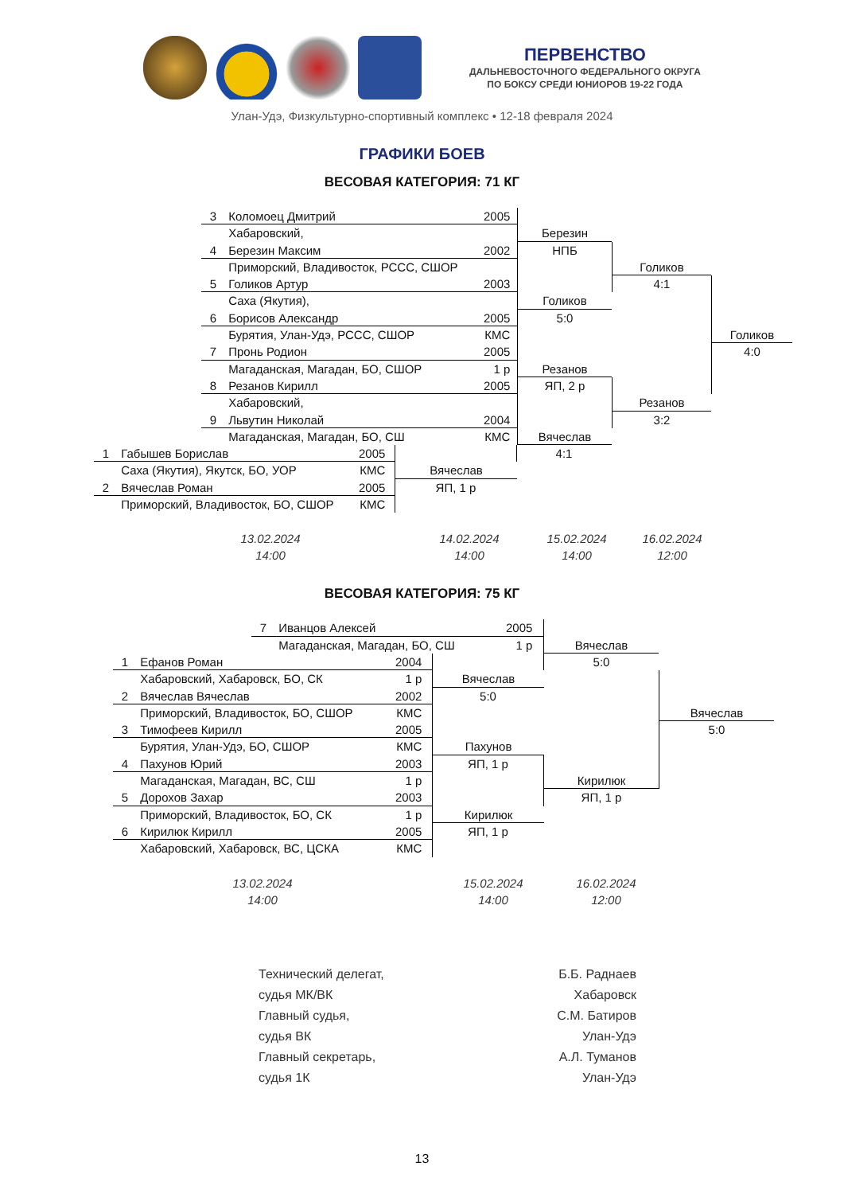ПЕРВЕНСТВО
ДАЛЬНЕВОСТОЧНОГО ФЕДЕРАЛЬНОГО ОКРУГА
ПО БОКСУ СРЕДИ ЮНИОРОВ 19-22 ГОДА
Улан-Удэ, Физкультурно-спортивный комплекс • 12-18 февраля 2024
ГРАФИКИ БОЕВ
ВЕСОВАЯ КАТЕГОРИЯ: 71 КГ
3 Коломоец Дмитрий 2005
Хабаровский, Березин
4 Березин Максим 2002 НПБ
Приморский, Владивосток, РССС, СШОР Голиков
5 Голиков Артур 2003 4:1
Саха (Якутия), Голиков
6 Борисов Александр 2005 5:0
Бурятия, Улан-Удэ, РССС, СШОР КМС Голиков
7 Пронь Родион 2005 4:0
Магаданская, Магадан, БО, СШОР 1 р Резанов
8 Резанов Кирилл 2005 ЯП, 2 р
Хабаровский, Резанов
9 Львутин Николай 2004 3:2
Магаданская, Магадан, БО, СШ КМС Вячеслав
1 Габышев Борислав 2005 4:1
Саха (Якутия), Якутск, БО, УОР КМС Вячеслав
2 Вячеслав Роман 2005 ЯП, 1 р
Приморский, Владивосток, БО, СШОР КМС
13.02.2024
14:00
14.02.2024
14:00
15.02.2024
14:00
16.02.2024
12:00
ВЕСОВАЯ КАТЕГОРИЯ: 75 КГ
7 Иванцов Алексей 2005
Магаданская, Магадан, БО, СШ 1 р Вячеслав
1 Ефанов Роман 2004 5:0
Хабаровский, Хабаровск, БО, СК 1 р Вячеслав
2 Вячеслав Вячеслав 2002 5:0
Приморский, Владивосток, БО, СШОР КМС Вячеслав
3 Тимофеев Кирилл 2005 5:0
Бурятия, Улан-Удэ, БО, СШОР КМС Пахунов
4 Пахунов Юрий 2003 ЯП, 1 р
Магаданская, Магадан, ВС, СШ 1 р Кирилюк
5 Дорохов Захар 2003 ЯП, 1 р
Приморский, Владивосток, БО, СК 1 р Кирилюк
6 Кирилюк Кирилл 2005 ЯП, 1 р
Хабаровский, Хабаровск, ВС, ЦСКА КМС
13.02.2024
14:00
15.02.2024
14:00
16.02.2024
12:00
Технический делегат,
судья МК/ВК
Главный судья,
судья ВК
Главный секретарь,
судья 1К
Б.Б. Раднаев
Хабаровск
С.М. Батиров
Улан-Удэ
А.Л. Туманов
Улан-Удэ
13